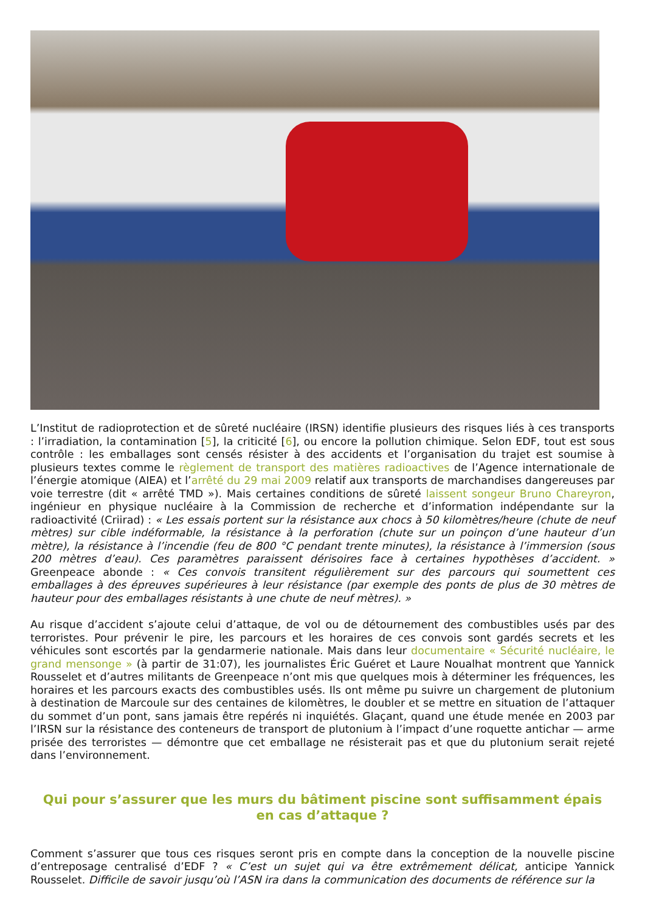L’Institut de radioprotection et de sûreté nucléaire (IRSN) identifie plusieurs des risques liés à ces transports : l’irradiation, la contamination [5], la criticité [6], ou encore la pollution chimique. Selon EDF, tout est sous contrôle : les emballages sont censés résister à des accidents et l’organisation du trajet est soumise à plusieurs textes comme le règlement de transport des matières radioactives de l’Agence internationale de l’énergie atomique (AIEA) et l’arrêté du 29 mai 2009 relatif aux transports de marchandises dangereuses par voie terrestre (dit « arrêté TMD »). Mais certaines conditions de sûreté laissent songeur Bruno Chareyron, ingénieur en physique nucléaire à la Commission de recherche et d’information indépendante sur la radioactivité (Criirad) : « Les essais portent sur la résistance aux chocs à 50 kilomètres/heure (chute de neuf mètres) sur cible indéformable, la résistance à la perforation (chute sur un poinçon d’une hauteur d’un mètre), la résistance à l’incendie (feu de 800 °C pendant trente minutes), la résistance à l’immersion (sous 200 mètres d’eau). Ces paramètres paraissent dérisoires face à certaines hypothèses d’accident. » Greenpeace abonde : « Ces convois transitent régulièrement sur des parcours qui soumettent ces emballages à des épreuves supérieures à leur résistance (par exemple des ponts de plus de 30 mètres de hauteur pour des emballages résistants à une chute de neuf mètres). »
Au risque d’accident s’ajoute celui d’attaque, de vol ou de détournement des combustibles usés par des terroristes. Pour prévenir le pire, les parcours et les horaires de ces convois sont gardés secrets et les véhicules sont escortés par la gendarmerie nationale. Mais dans leur documentaire « Sécurité nucléaire, le grand mensonge » (à partir de 31:07), les journalistes Éric Guéret et Laure Noualhat montrent que Yannick Rousselet et d’autres militants de Greenpeace n’ont mis que quelques mois à déterminer les fréquences, les horaires et les parcours exacts des combustibles usés. Ils ont même pu suivre un chargement de plutonium à destination de Marcoule sur des centaines de kilomètres, le doubler et se mettre en situation de l’attaquer du sommet d’un pont, sans jamais être repérés ni inquiétés. Glaçant, quand une étude menée en 2003 par l’IRSN sur la résistance des conteneurs de transport de plutonium à l’impact d’une roquette antichar — arme prisée des terroristes — démontre que cet emballage ne résisterait pas et que du plutonium serait rejeté dans l’environnement.
Qui pour s’assurer que les murs du bâtiment piscine sont suffisamment épais en cas d’attaque ?
Comment s’assurer que tous ces risques seront pris en compte dans la conception de la nouvelle piscine d’entreposage centralisé d’EDF ? « C’est un sujet qui va être extrêmement délicat, anticipe Yannick Rousselet. Difficile de savoir jusqu’où l’ASN ira dans la communication des documents de référence sur la